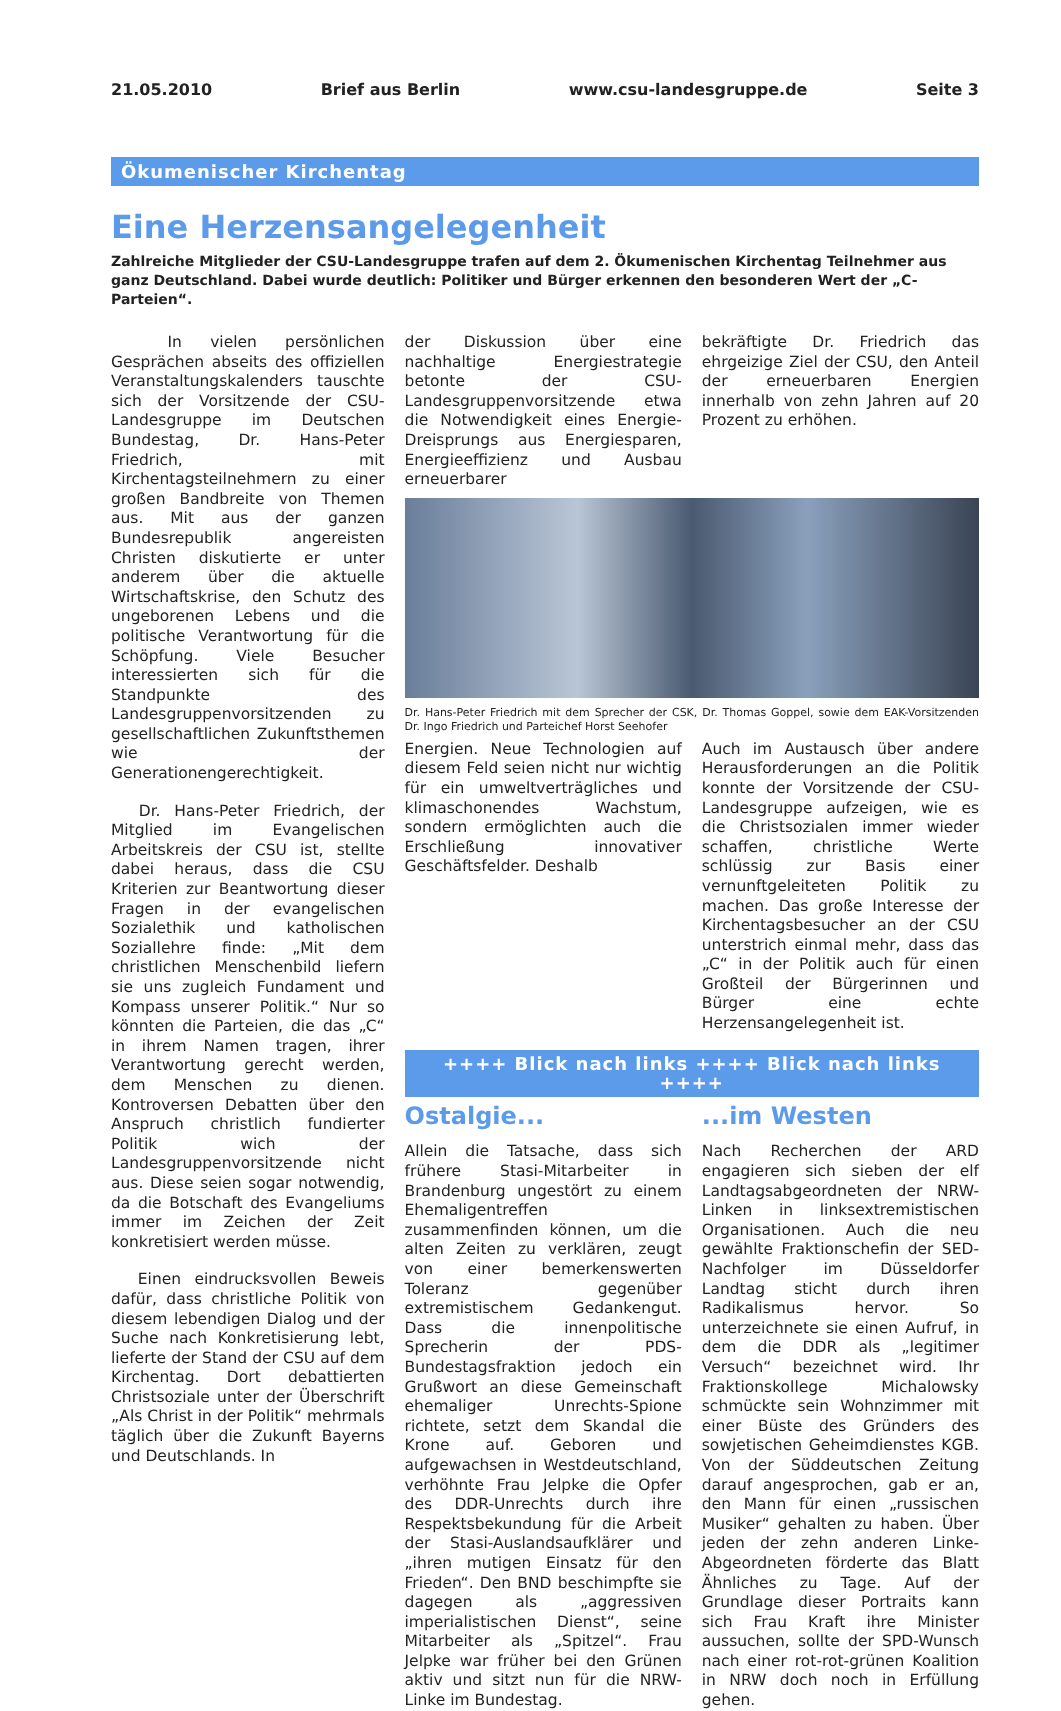21.05.2010 Brief aus Berlin www.csu-landesgruppe.de Seite 3
Ökumenischer Kirchentag
Eine Herzensangelegenheit
Zahlreiche Mitglieder der CSU-Landesgruppe trafen auf dem 2. Ökumenischen Kirchentag Teilnehmer aus ganz Deutschland. Dabei wurde deutlich: Politiker und Bürger erkennen den besonderen Wert der „C-Parteien“.
In vielen persönlichen Gesprächen abseits des offiziellen Veranstaltungskalenders tauschte sich der Vorsitzende der CSU-Landesgruppe im Deutschen Bundestag, Dr. Hans-Peter Friedrich, mit Kirchentagsteilnehmern zu einer großen Bandbreite von Themen aus. Mit aus der ganzen Bundesrepublik angereisten Christen diskutierte er unter anderem über die aktuelle Wirtschaftskrise, den Schutz des ungeborenen Lebens und die politische Verantwortung für die Schöpfung. Viele Besucher interessierten sich für die Standpunkte des Landesgruppenvorsitzenden zu gesellschaftlichen Zukunftsthemen wie der Generationengerechtigkeit.
Dr. Hans-Peter Friedrich, der Mitglied im Evangelischen Arbeitskreis der CSU ist, stellte dabei heraus, dass die CSU Kriterien zur Beantwortung dieser Fragen in der evangelischen Sozialethik und katholischen Soziallehre finde: „Mit dem christlichen Menschenbild liefern sie uns zugleich Fundament und Kompass unserer Politik.“ Nur so könnten die Parteien, die das „C“ in ihrem Namen tragen, ihrer Verantwortung gerecht werden, dem Menschen zu dienen. Kontroversen Debatten über den Anspruch christlich fundierter Politik wich der Landesgruppenvorsitzende nicht aus. Diese seien sogar notwendig, da die Botschaft des Evangeliums immer im Zeichen der Zeit konkretisiert werden müsse.
Einen eindrucksvollen Beweis dafür, dass christliche Politik von diesem lebendigen Dialog und der Suche nach Konkretisierung lebt, lieferte der Stand der CSU auf dem Kirchentag. Dort debattierten Christsoziale unter der Überschrift „Als Christ in der Politik“ mehrmals täglich über die Zukunft Bayerns und Deutschlands. In
der Diskussion über eine nachhaltige Energiestrategie betonte der CSU-Landesgruppenvorsitzende etwa die Notwendigkeit eines Energie-Dreisprungs aus Energiesparen, Energieeffizienz und Ausbau erneuerbarer
bekräftigte Dr. Friedrich das ehrgeizige Ziel der CSU, den Anteil der erneuerbaren Energien innerhalb von zehn Jahren auf 20 Prozent zu erhöhen.
Dr. Hans-Peter Friedrich mit dem Sprecher der CSK, Dr. Thomas Goppel, sowie dem EAK-Vorsitzenden Dr. Ingo Friedrich und Parteichef Horst Seehofer
Energien. Neue Technologien auf diesem Feld seien nicht nur wichtig für ein umweltverträgliches und klimaschonendes Wachstum, sondern ermöglichten auch die Erschließung innovativer Geschäftsfelder. Deshalb
Auch im Austausch über andere Herausforderungen an die Politik konnte der Vorsitzende der CSU-Landesgruppe aufzeigen, wie es die Christsozialen immer wieder schaffen, christliche Werte schlüssig zur Basis einer vernunftgeleiteten Politik zu machen. Das große Interesse der Kirchentagsbesucher an der CSU unterstrich einmal mehr, dass das „C“ in der Politik auch für einen Großteil der Bürgerinnen und Bürger eine echte Herzensangelegenheit ist.
++++ Blick nach links ++++ Blick nach links ++++
Ostalgie...
Allein die Tatsache, dass sich frühere Stasi-Mitarbeiter in Brandenburg ungestört zu einem Ehemaligentreffen zusammenfinden können, um die alten Zeiten zu verklären, zeugt von einer bemerkenswerten Toleranz gegenüber extremistischem Gedankengut. Dass die innenpolitische Sprecherin der PDS-Bundestagsfraktion jedoch ein Grußwort an diese Gemeinschaft ehemaliger Unrechts-Spione richtete, setzt dem Skandal die Krone auf. Geboren und aufgewachsen in Westdeutschland, verhöhnte Frau Jelpke die Opfer des DDR-Unrechts durch ihre Respektsbekundung für die Arbeit der Stasi-Auslandsaufklärer und „ihren mutigen Einsatz für den Frieden“. Den BND beschimpfte sie dagegen als „aggressiven imperialistischen Dienst“, seine Mitarbeiter als „Spitzel“. Frau Jelpke war früher bei den Grünen aktiv und sitzt nun für die NRW-Linke im Bundestag.
...im Westen
Nach Recherchen der ARD engagieren sich sieben der elf Landtagsabgeordneten der NRW-Linken in linksextremistischen Organisationen. Auch die neu gewählte Fraktionschefin der SED-Nachfolger im Düsseldorfer Landtag sticht durch ihren Radikalismus hervor. So unterzeichnete sie einen Aufruf, in dem die DDR als „legitimer Versuch“ bezeichnet wird. Ihr Fraktionskollege Michalowsky schmückte sein Wohnzimmer mit einer Büste des Gründers des sowjetischen Geheimdienstes KGB. Von der Süddeutschen Zeitung darauf angesprochen, gab er an, den Mann für einen „russischen Musiker“ gehalten zu haben. Über jeden der zehn anderen Linke-Abgeordneten förderte das Blatt Ähnliches zu Tage. Auf der Grundlage dieser Portraits kann sich Frau Kraft ihre Minister aussuchen, sollte der SPD-Wunsch nach einer rot-rot-grünen Koalition in NRW doch noch in Erfüllung gehen.